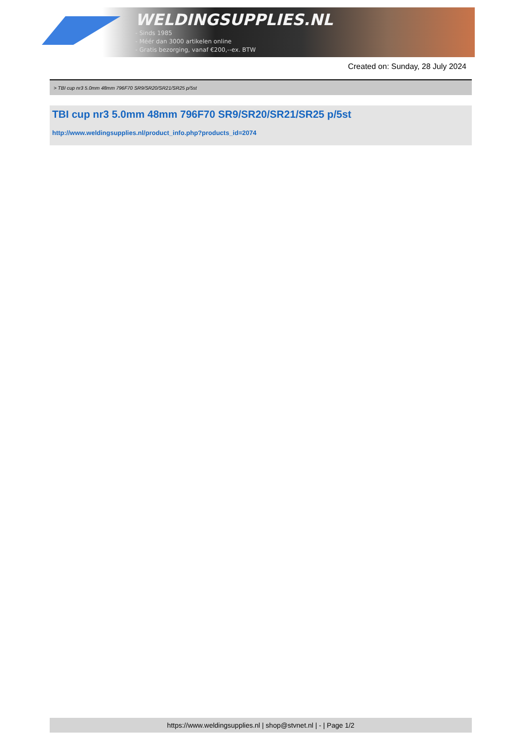WELDINGSUPPLIES.NL
- Sinds 1985
- Méér dan 3000 artikelen online
- Gratis bezorging, vanaf €200,--ex. BTW
Created on: Sunday, 28 July 2024
> TBI cup nr3 5.0mm 48mm 796F70 SR9/SR20/SR21/SR25 p/5st
TBI cup nr3 5.0mm 48mm 796F70 SR9/SR20/SR21/SR25 p/5st
http://www.weldingsupplies.nl/product_info.php?products_id=2074
https://www.weldingsupplies.nl | shop@stvnet.nl | - | Page 1/2